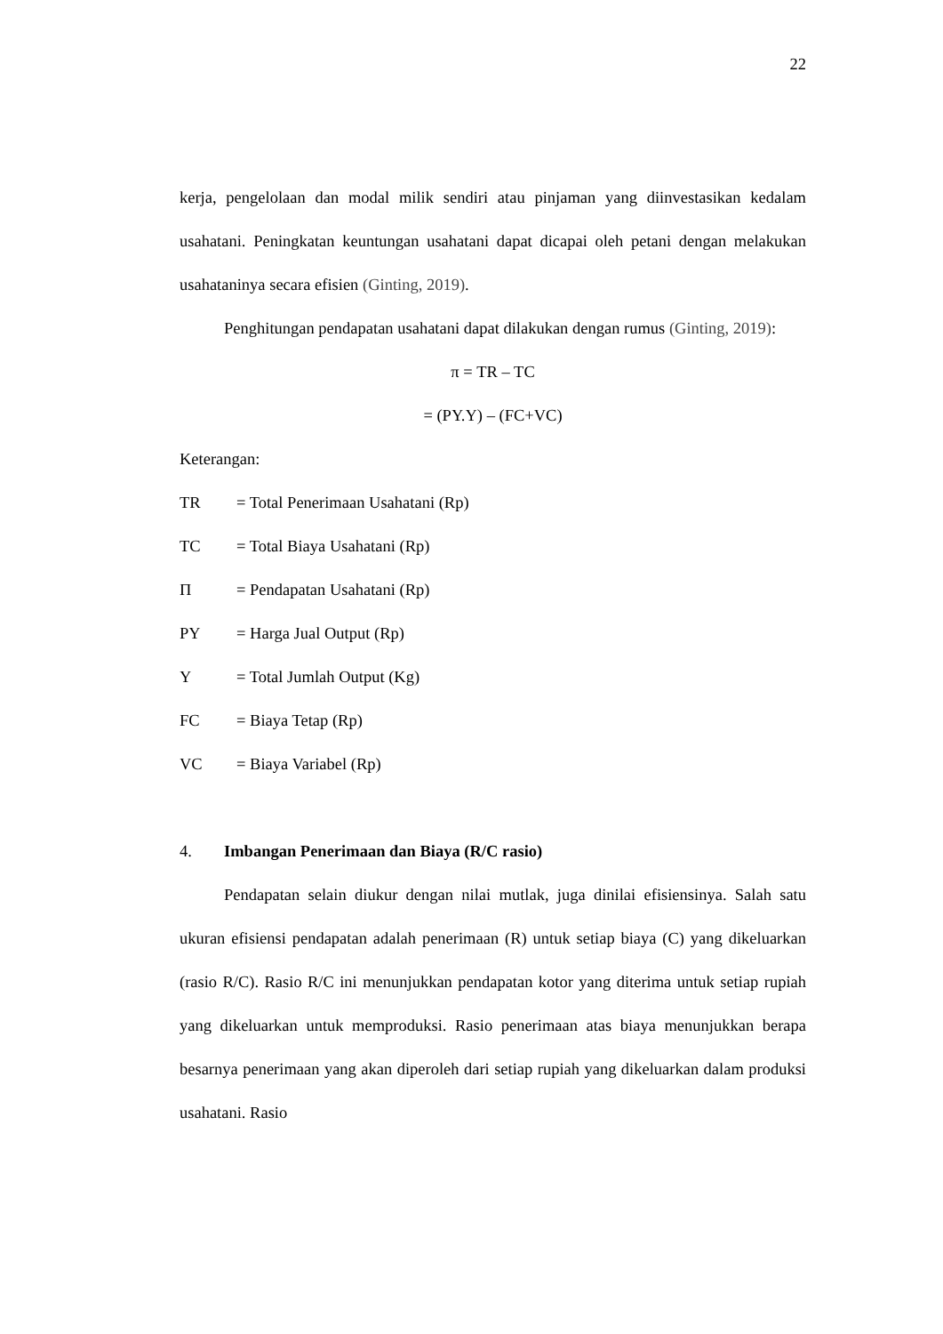22
kerja, pengelolaan dan modal milik sendiri atau pinjaman yang diinvestasikan kedalam usahatani. Peningkatan keuntungan usahatani dapat dicapai oleh petani dengan melakukan usahataninya secara efisien (Ginting, 2019).
Penghitungan pendapatan usahatani dapat dilakukan dengan rumus (Ginting, 2019):
π = TR – TC
= (PY.Y) – (FC+VC)
Keterangan:
TR = Total Penerimaan Usahatani (Rp)
TC = Total Biaya Usahatani (Rp)
Π = Pendapatan Usahatani (Rp)
PY = Harga Jual Output (Rp)
Y = Total Jumlah Output (Kg)
FC = Biaya Tetap (Rp)
VC = Biaya Variabel (Rp)
4. Imbangan Penerimaan dan Biaya (R/C rasio)
Pendapatan selain diukur dengan nilai mutlak, juga dinilai efisiensinya. Salah satu ukuran efisiensi pendapatan adalah penerimaan (R) untuk setiap biaya (C) yang dikeluarkan (rasio R/C). Rasio R/C ini menunjukkan pendapatan kotor yang diterima untuk setiap rupiah yang dikeluarkan untuk memproduksi. Rasio penerimaan atas biaya menunjukkan berapa besarnya penerimaan yang akan diperoleh dari setiap rupiah yang dikeluarkan dalam produksi usahatani. Rasio